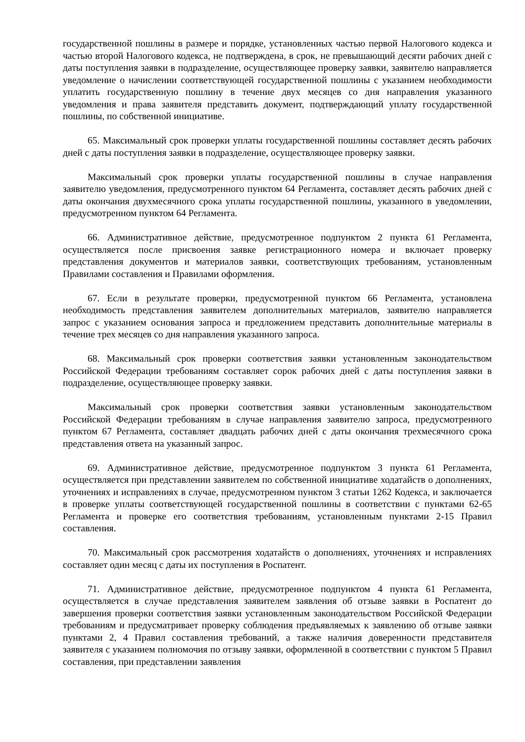государственной пошлины в размере и порядке, установленных частью первой Налогового кодекса и частью второй Налогового кодекса, не подтверждена, в срок, не превышающий десяти рабочих дней с даты поступления заявки в подразделение, осуществляющее проверку заявки, заявителю направляется уведомление о начислении соответствующей государственной пошлины с указанием необходимости уплатить государственную пошлину в течение двух месяцев со дня направления указанного уведомления и права заявителя представить документ, подтверждающий уплату государственной пошлины, по собственной инициативе.
65. Максимальный срок проверки уплаты государственной пошлины составляет десять рабочих дней с даты поступления заявки в подразделение, осуществляющее проверку заявки.
Максимальный срок проверки уплаты государственной пошлины в случае направления заявителю уведомления, предусмотренного пунктом 64 Регламента, составляет десять рабочих дней с даты окончания двухмесячного срока уплаты государственной пошлины, указанного в уведомлении, предусмотренном пунктом 64 Регламента.
66. Административное действие, предусмотренное подпунктом 2 пункта 61 Регламента, осуществляется после присвоения заявке регистрационного номера и включает проверку представления документов и материалов заявки, соответствующих требованиям, установленным Правилами составления и Правилами оформления.
67. Если в результате проверки, предусмотренной пунктом 66 Регламента, установлена необходимость представления заявителем дополнительных материалов, заявителю направляется запрос с указанием основания запроса и предложением представить дополнительные материалы в течение трех месяцев со дня направления указанного запроса.
68. Максимальный срок проверки соответствия заявки установленным законодательством Российской Федерации требованиям составляет сорок рабочих дней с даты поступления заявки в подразделение, осуществляющее проверку заявки.
Максимальный срок проверки соответствия заявки установленным законодательством Российской Федерации требованиям в случае направления заявителю запроса, предусмотренного пунктом 67 Регламента, составляет двадцать рабочих дней с даты окончания трехмесячного срока представления ответа на указанный запрос.
69. Административное действие, предусмотренное подпунктом 3 пункта 61 Регламента, осуществляется при представлении заявителем по собственной инициативе ходатайств о дополнениях, уточнениях и исправлениях в случае, предусмотренном пунктом 3 статьи 1262 Кодекса, и заключается в проверке уплаты соответствующей государственной пошлины в соответствии с пунктами 62-65 Регламента и проверке его соответствия требованиям, установленным пунктами 2-15 Правил составления.
70. Максимальный срок рассмотрения ходатайств о дополнениях, уточнениях и исправлениях составляет один месяц с даты их поступления в Роспатент.
71. Административное действие, предусмотренное подпунктом 4 пункта 61 Регламента, осуществляется в случае представления заявителем заявления об отзыве заявки в Роспатент до завершения проверки соответствия заявки установленным законодательством Российской Федерации требованиям и предусматривает проверку соблюдения предъявляемых к заявлению об отзыве заявки пунктами 2, 4 Правил составления требований, а также наличия доверенности представителя заявителя с указанием полномочия по отзыву заявки, оформленной в соответствии с пунктом 5 Правил составления, при представлении заявления